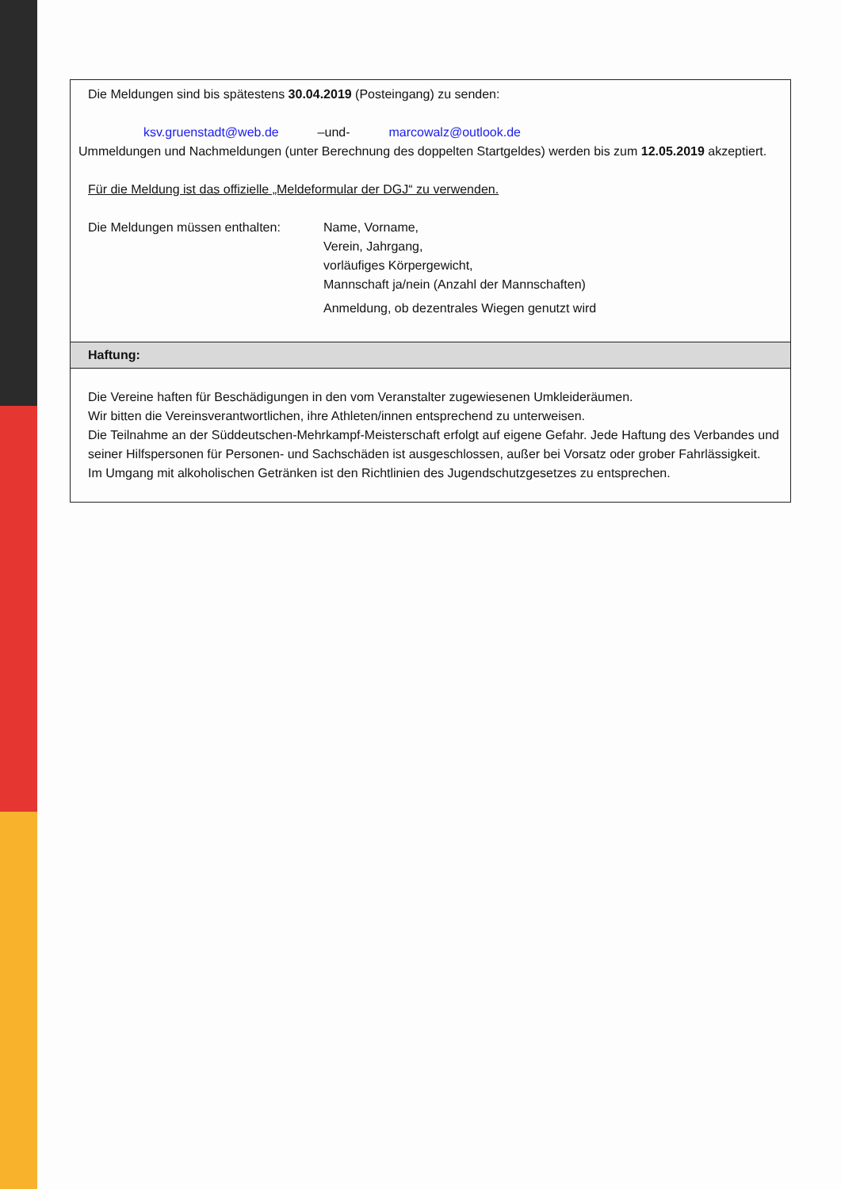| Die Meldungen sind bis spätestens 30.04.2019 (Posteingang) zu senden: ksv.gruenstadt@web.de –und- marcowalz@outlook.de Ummeldungen und Nachmeldungen (unter Berechnung des doppelten Startgeldes) werden bis zum 12.05.2019 akzeptiert. Für die Meldung ist das offizielle „Meldeformular der DGJ“ zu verwenden. Die Meldungen müssen enthalten: Name, Vorname, Verein, Jahrgang, vorläufiges Körpergewicht, Mannschaft ja/nein (Anzahl der Mannschaften) Anmeldung, ob dezentrales Wiegen genutzt wird |
| Haftung: |
| Die Vereine haften für Beschädigungen in den vom Veranstalter zugewiesenen Umkleideräumen. Wir bitten die Vereinsverantwortlichen, ihre Athleten/innen entsprechend zu unterweisen. Die Teilnahme an der Süddeutschen-Mehrkampf-Meisterschaft erfolgt auf eigene Gefahr. Jede Haftung des Verbandes und seiner Hilfspersonen für Personen- und Sachschäden ist ausgeschlossen, außer bei Vorsatz oder grober Fahrlässigkeit. Im Umgang mit alkoholischen Getränken ist den Richtlinien des Jugendschutzgesetzes zu entsprechen. |